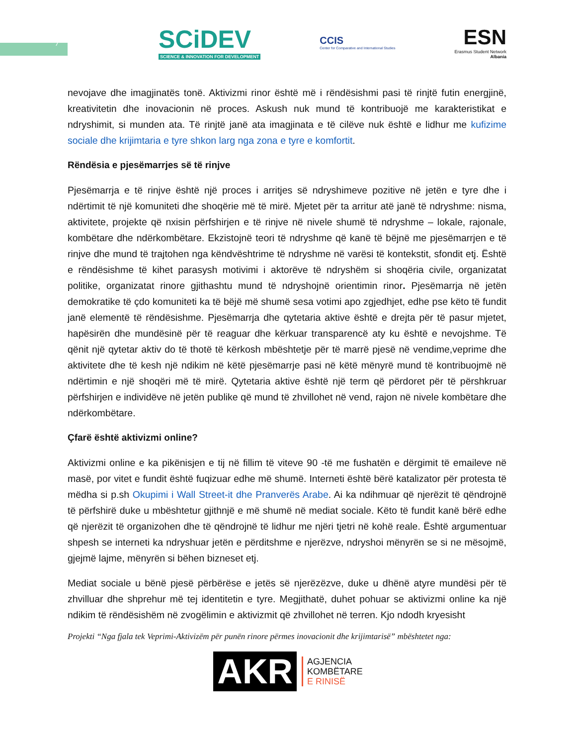7
SCiDEV
SCIENCE & INNOVATION FOR DEVELOPMENT
CCIS
Center for Comparative and International Studies
ESN
Erasmus Student Network
Albania
nevojave dhe imagjinatës tonë. Aktivizmi rinor është më i rëndësishmi pasi të rinjtë futin energjinë, kreativitetin dhe inovacionin në proces. Askush nuk mund të kontribuojë me karakteristikat e ndryshimit, si munden ata. Të rinjtë janë ata imagjinata e të cilëve nuk është e lidhur me kufizime sociale dhe krijimtaria e tyre shkon larg nga zona e tyre e komfortit.
Rëndësia e pjesëmarrjes së të rinjve
Pjesëmarrja e të rinjve është një proces i arritjes së ndryshimeve pozitive në jetën e tyre dhe i ndërtimit të një komuniteti dhe shoqërie më të mirë. Mjetet për ta arritur atë janë të ndryshme: nisma, aktivitete, projekte që nxisin përfshirjen e të rinjve në nivele shumë të ndryshme – lokale, rajonale, kombëtare dhe ndërkombëtare. Ekzistojnë teori të ndryshme që kanë të bëjnë me pjesëmarrjen e të rinjve dhe mund të trajtohen nga këndvështrime të ndryshme në varësi të kontekstit, sfondit etj. Është e rëndësishme të kihet parasysh motivimi i aktorëve të ndryshëm si shoqëria civile, organizatat politike, organizatat rinore gjithashtu mund të ndryshojnë orientimin rinor. Pjesëmarrja në jetën demokratike të çdo komuniteti ka të bëjë më shumë sesa votimi apo zgjedhjet, edhe pse këto të fundit janë elementë të rëndësishme. Pjesëmarrja dhe qytetaria aktive është e drejta për të pasur mjetet, hapësirën dhe mundësinë për të reaguar dhe kërkuar transparencë aty ku është e nevojshme. Të qënit një qytetar aktiv do të thotë të kërkosh mbështetje për të marrë pjesë në vendime,veprime dhe aktivitete dhe të kesh një ndikim në këtë pjesëmarrje pasi në këtë mënyrë mund të kontribuojmë në ndërtimin e një shoqëri më të mirë. Qytetaria aktive është një term që përdoret për të përshkruar përfshirjen e individëve në jetën publike që mund të zhvillohet në vend, rajon në nivele kombëtare dhe ndërkombëtare.
Çfarë është aktivizmi online?
Aktivizmi online e ka pikënisjen e tij në fillim të viteve 90 -të me fushatën e dërgimit të emaileve në masë, por vitet e fundit është fuqizuar edhe më shumë. Interneti është bërë katalizator për protesta të mëdha si p.sh Okupimi i Wall Street-it dhe Pranverës Arabe. Ai ka ndihmuar që njerëzit të qëndrojnë të përfshirë duke u mbështetur gjithnjë e më shumë në mediat sociale. Këto të fundit kanë bërë edhe që njerëzit të organizohen dhe të qëndrojnë të lidhur me njëri tjetri në kohë reale. Është argumentuar shpesh se interneti ka ndryshuar jetën e përditshme e njerëzve, ndryshoi mënyrën se si ne mësojmë, gjejmë lajme, mënyrën si bëhen bizneset etj.
Mediat sociale u bënë pjesë përbërëse e jetës së njerëzëzve, duke u dhënë atyre mundësi për të zhvilluar dhe shprehur më tej identitetin e tyre. Megjithatë, duhet pohuar se aktivizmi online ka një ndikim të rëndësishëm në zvogëlimin e aktivizmit që zhvillohet në terren. Kjo ndodh kryesisht
Projekti “Nga fjala tek Veprimi-Aktivizëm për punën rinore përmes inovacionit dhe krijimtarisë” mbështetet nga:
AKR AGJENCIA
KOMBËTARE
E RINISË